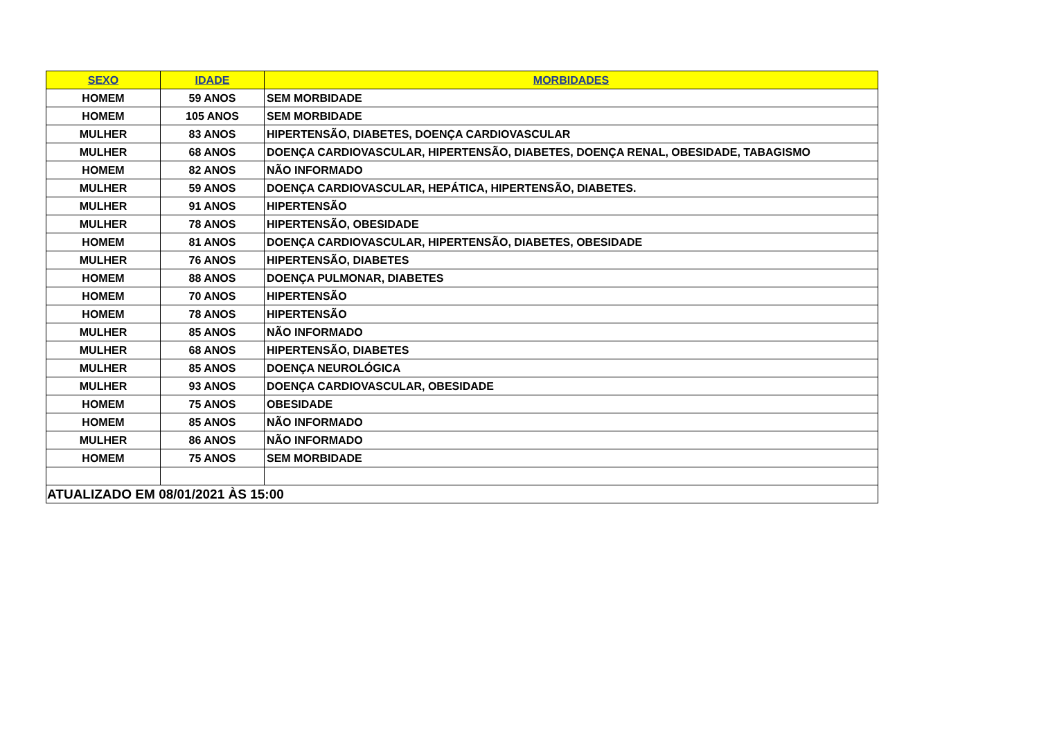| SEXO | IDADE | MORBIDADES |
| --- | --- | --- |
| HOMEM | 59 ANOS | SEM MORBIDADE |
| HOMEM | 105 ANOS | SEM MORBIDADE |
| MULHER | 83 ANOS | HIPERTENSÃO, DIABETES, DOENÇA CARDIOVASCULAR |
| MULHER | 68 ANOS | DOENÇA CARDIOVASCULAR, HIPERTENSÃO, DIABETES, DOENÇA RENAL, OBESIDADE, TABAGISMO |
| HOMEM | 82 ANOS | NÃO INFORMADO |
| MULHER | 59 ANOS | DOENÇA CARDIOVASCULAR, HEPÁTICA, HIPERTENSÃO, DIABETES. |
| MULHER | 91 ANOS | HIPERTENSÃO |
| MULHER | 78 ANOS | HIPERTENSÃO, OBESIDADE |
| HOMEM | 81 ANOS | DOENÇA CARDIOVASCULAR, HIPERTENSÃO, DIABETES, OBESIDADE |
| MULHER | 76 ANOS | HIPERTENSÃO, DIABETES |
| HOMEM | 88 ANOS | DOENÇA PULMONAR, DIABETES |
| HOMEM | 70 ANOS | HIPERTENSÃO |
| HOMEM | 78 ANOS | HIPERTENSÃO |
| MULHER | 85 ANOS | NÃO INFORMADO |
| MULHER | 68 ANOS | HIPERTENSÃO, DIABETES |
| MULHER | 85 ANOS | DOENÇA NEUROLÓGICA |
| MULHER | 93 ANOS | DOENÇA CARDIOVASCULAR, OBESIDADE |
| HOMEM | 75 ANOS | OBESIDADE |
| HOMEM | 85 ANOS | NÃO INFORMADO |
| MULHER | 86 ANOS | NÃO INFORMADO |
| HOMEM | 75 ANOS | SEM MORBIDADE |
| ATUALIZADO EM 08/01/2021 ÀS 15:00 | | |